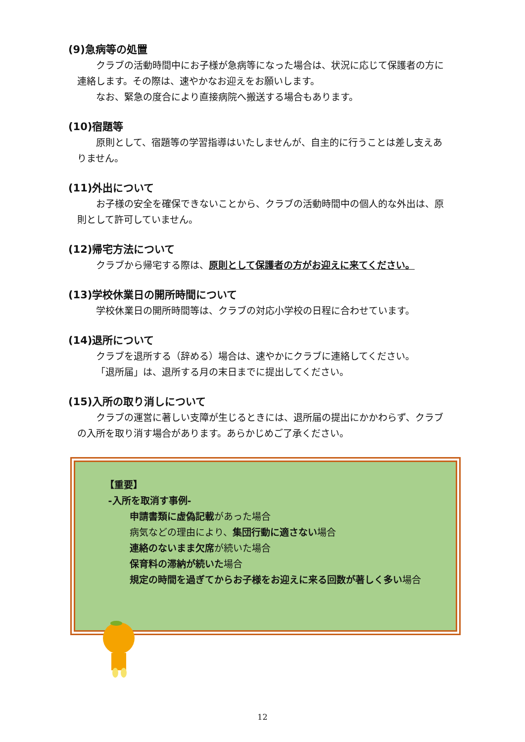(9)急病等の処置
クラブの活動時間中にお子様が急病等になった場合は、状況に応じて保護者の方に連絡します。その際は、速やかなお迎えをお願いします。
なお、緊急の度合により直接病院へ搬送する場合もあります。
(10)宿題等
原則として、宿題等の学習指導はいたしませんが、自主的に行うことは差し支えありません。
(11)外出について
お子様の安全を確保できないことから、クラブの活動時間中の個人的な外出は、原則として許可していません。
(12)帰宅方法について
クラブから帰宅する際は、原則として保護者の方がお迎えに来てください。
(13)学校休業日の開所時間について
学校休業日の開所時間等は、クラブの対応小学校の日程に合わせています。
(14)退所について
クラブを退所する（辞める）場合は、速やかにクラブに連絡してください。
「退所届」は、退所する月の末日までに提出してください。
(15)入所の取り消しについて
クラブの運営に著しい支障が生じるときには、退所届の提出にかかわらず、クラブの入所を取り消す場合があります。あらかじめご了承ください。
【重要】
-入所を取消す事例-
申請書類に虚偽記載があった場合
病気などの理由により、集団行動に適さない場合
連絡のないまま欠席が続いた場合
保育料の滞納が続いた場合
規定の時間を過ぎてからお子様をお迎えに来る回数が著しく多い場合
12